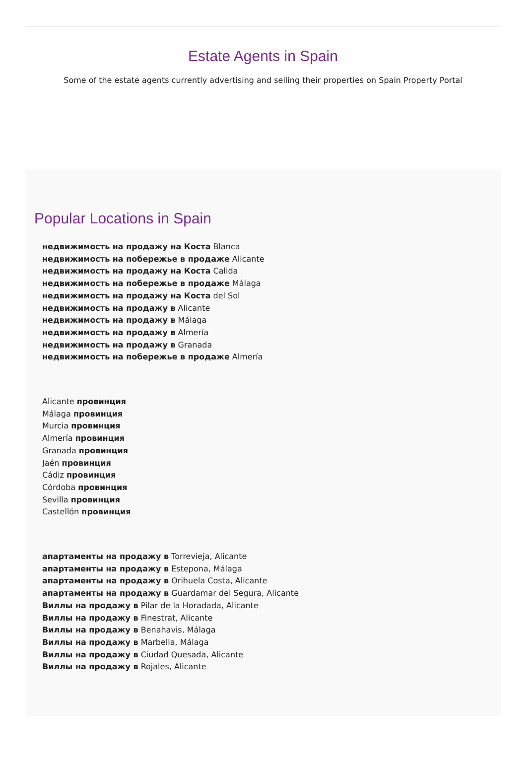Estate Agents in Spain
Some of the estate agents currently advertising and selling their properties on Spain Property Portal
Popular Locations in Spain
недвижимость на продажу на Коста Blanca
недвижимость на побережье в продаже Alicante
недвижимость на продажу на Коста Calida
недвижимость на побережье в продаже Málaga
недвижимость на продажу на Коста del Sol
недвижимость на продажу в Alicante
недвижимость на продажу в Málaga
недвижимость на продажу в Almería
недвижимость на продажу в Granada
недвижимость на побережье в продаже Almería
Alicante провинция
Málaga провинция
Murcia провинция
Almería провинция
Granada провинция
Jaén провинция
Cádiz провинция
Córdoba провинция
Sevilla провинция
Castellón провинция
апартаменты на продажу в Torrevieja, Alicante
апартаменты на продажу в Estepona, Málaga
апартаменты на продажу в Orihuela Costa, Alicante
апартаменты на продажу в Guardamar del Segura, Alicante
Виллы на продажу в Pilar de la Horadada, Alicante
Виллы на продажу в Finestrat, Alicante
Виллы на продажу в Benahavis, Málaga
Виллы на продажу в Marbella, Málaga
Виллы на продажу в Ciudad Quesada, Alicante
Виллы на продажу в Rojales, Alicante